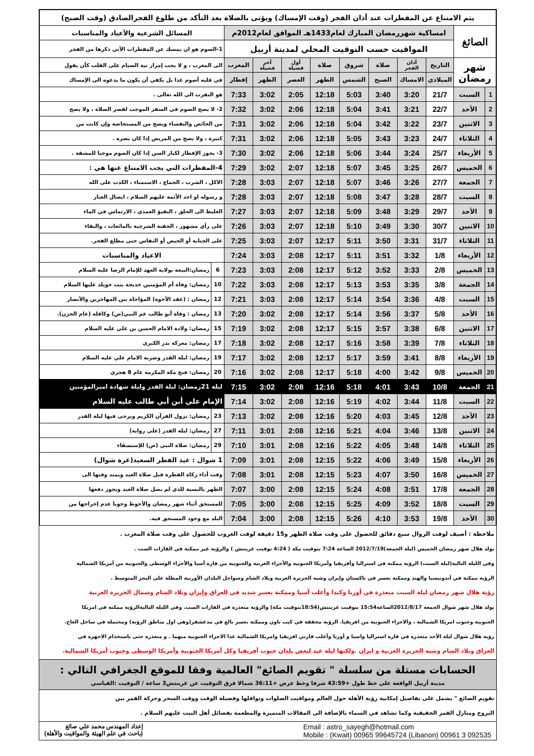| يتم الامتناع عن المفطرات عند أذان الفجر (وقت الإمساك) ويؤتى بالصلاة بعد التأكد من طلوع الفجرالصادق (وقت الصبح) | | | | | | | | | | | |
| الصائغ | | امساكية شهررمضان المبارك لعام1433هـ الموافق لعام2012م | | | | | | | | المسائل الشرعية والأعياد والمناسبات | |
| | | المواقيت حسب التوقيت المحلي لمدينة أربيل | | | | | | | | 1-الصوم هو ان يمسك عن المفطرات الآتي ذكرها من الفجر | |
| شهر رمضان | | التاريخ | أذان الفجر | صلاة | شروق | صلاة | أول فضيلة | آخر فضيلة | المغرب | الى المغرب ، و لا يجب إمرار نية الصيام على القلب كأن يقول | |
| | | الميلادي | الامساك | الصبح | الشمس | الظهر | العصر | الظهر | إفطار | في قلبه أصوم غدا بل يكفي أن يكون ما يدعوه الى الإمساك | |
| 1 | السبت | 21/7 | 3:20 | 3:40 | 5:03 | 12:18 | 2:05 | 3:02 | 7:33 | هو التقرب الى الله تعالى . | |
| 2 | الأحد | 22/7 | 3:21 | 3:41 | 5:04 | 12:18 | 2:06 | 3:02 | 7:32 | 2- لا يصح الصوم في السفر الموجب لقصر الصلاة ، ولا يصح | |
| 3 | الاثنين | 23/7 | 3:22 | 3:42 | 5:04 | 12:18 | 2:06 | 3:02 | 7:31 | من الحائض والنفساء ويصح من المستحاضة وإن كانت من | |
| 4 | الثلاثاء | 24/7 | 3:23 | 3:43 | 5:05 | 12:18 | 2:06 | 3:02 | 7:31 | كثيرة ، ولا يصح من المريض إذا كان يضره . | |
| 5 | الأربعاء | 25/7 | 3:24 | 3:44 | 5:06 | 12:18 | 2:06 | 3:02 | 7:30 | 3- يجوز الإفطار لكبار السن إذا كان الصوم موجبا للمشقة . | |
| 6 | الخميس | 26/7 | 3:25 | 3:45 | 5:07 | 12:18 | 2:07 | 3:02 | 7:29 | 4-المفطرات التي يجب الامتناع عنها هي : | |
| 7 | الجمعة | 27/7 | 3:26 | 3:46 | 5:07 | 12:18 | 2:07 | 3:03 | 7:28 | الاكل ، الشرب ، الجماع ، الاستمناء ، الكذب على الله | |
| 8 | السبت | 28/7 | 3:28 | 3:47 | 5:08 | 12:18 | 2:07 | 3:03 | 7:28 | و رسوله او احد الأئمة عليهم السلام ، ايصال الغبار | |
| 9 | الأحد | 29/7 | 3:29 | 3:48 | 5:09 | 12:18 | 2:07 | 3:03 | 7:27 | الغليظ الى الحلق ، التقيؤ العمدي ، الارتماس في الماء | |
| 10 | الاثنين | 30/7 | 3:30 | 3:49 | 5:10 | 12:18 | 2:07 | 3:03 | 7:26 | على رأي مشهور ، الحقنة الشرجية بالمائعات ، والبقاء | |
| 11 | الثلاثاء | 31/7 | 3:31 | 3:50 | 5:11 | 12:17 | 2:07 | 3:03 | 7:25 | على الجنابة أو الحيض أو النفاس حتى مطلع الفجر. | |
| 12 | الأربعاء | 1/8 | 3:32 | 3:51 | 5:11 | 12:17 | 2:08 | 3:03 | 7:24 | الاعياد والمناسبات | |
| 13 | الخميس | 2/8 | 3:33 | 3:52 | 5:12 | 12:17 | 2:08 | 3:03 | 7:23 | 6 | رمضان:البيعة بولاية العهد للإمام الرضا عليه السلام |
| 14 | الجمعة | 3/8 | 3:35 | 3:53 | 5:13 | 12:17 | 2:08 | 3:03 | 7:22 | 10 | رمضان: وفاة أم المؤمنين خديجة بنت خويلد عليها السلام |
| 15 | السبت | 4/8 | 3:36 | 3:54 | 5:14 | 12:17 | 2:08 | 3:03 | 7:21 | 12 | رمضان : (عقد الأخوة) المؤاخاة بين المهاجرين والأنصار |
| 16 | الأحد | 5/8 | 3:37 | 3:56 | 5:14 | 12:17 | 2:08 | 3:02 | 7:20 | 13 | رمضان : وفاة أبو طالب عم النبي(ص) وكافله (عام الحزن). |
| 17 | الاثنين | 6/8 | 3:38 | 3:57 | 5:15 | 12:17 | 2:08 | 3:02 | 7:19 | 15 | رمضان: ولادة الامام الحسن بن علي عليه السلام |
| 18 | الثلاثاء | 7/8 | 3:39 | 3:58 | 5:16 | 12:17 | 2:08 | 3:02 | 7:18 | 17 | رمضان: معركة بدر الكبرى |
| 19 | الأربعاء | 8/8 | 3:41 | 3:59 | 5:17 | 12:17 | 2:08 | 3:02 | 7:17 | 19 | رمضان: ليلة القدر وضربة الامام علي عليه السلام |
| 20 | الخميس | 9/8 | 3:42 | 4:00 | 5:18 | 12:17 | 2:08 | 3:02 | 7:16 | 20 | رمضان: فتح مكة المكرمة عام 8 هجري |
| 21 | الجمعة | 10/8 | 3:43 | 4:01 | 5:18 | 12:16 | 2:08 | 3:02 | 7:15 | ليلة 21رمضان: ليلة القدر وليلة شهادة اميرالمؤمنين | |
| 22 | السبت | 11/8 | 3:44 | 4:02 | 5:19 | 12:16 | 2:08 | 3:02 | 7:14 | الإمام علي أبن أبي طالب عليه السلام | |
| 23 | الأحد | 12/8 | 3:45 | 4:03 | 5:20 | 12:16 | 2:08 | 3:02 | 7:13 | 23 | رمضان: نزول القرآن الكريم ويرجى فيها ليلة القدر |
| 24 | الاثنين | 13/8 | 3:46 | 4:04 | 5:21 | 12:16 | 2:08 | 3:01 | 7:11 | 27 | رمضان: ليلة القدر (على رواية) |
| 25 | الثلاثاء | 14/8 | 3:48 | 4:05 | 5:22 | 12:16 | 2:08 | 3:01 | 7:10 | 29 | رمضان: صلاة النبي (ص) للإستسقاء |
| 26 | الأربعاء | 15/8 | 3:49 | 4:06 | 5:22 | 12:15 | 2:08 | 3:01 | 7:09 | 1 شوال : عيد الفطر السعيد(غرة شوال) | |
| 27 | الخميس | 16/8 | 3:50 | 4:07 | 5:23 | 12:15 | 2:08 | 3:01 | 7:08 | وقت أداء زكاة الفطرة قبل صلاة العيد ويمتد وقتها الى | |
| 28 | الجمعة | 17/8 | 3:51 | 4:08 | 5:24 | 12:15 | 2:08 | 3:00 | 7:07 | الظهر بالنسبة للذي لم يصل صلاة العيد ويجوز دفعها | |
| 29 | السبت | 18/8 | 3:52 | 4:09 | 5:25 | 12:15 | 2:08 | 3:00 | 7:05 | للمستحق أثناء شهر رمضان والأحوط وجوبا عدم إخراجها من | |
| 30 | الأحد | 19/8 | 3:53 | 4:10 | 5:26 | 12:15 | 2:08 | 3:00 | 7:04 | البلد مع وجود المستحق فيه. | |
ملاحظة : أضيف لوقت الزوال سبع دقائق للحصول على وقت صلاة الظهر و15 دقيقة لوقت الغروب للحصول على وقت صلاة المغرب .
يولد هلال شهر رمضان الخميس (ليلة الجمعة)2012/7/19 الساعة 7:24 بتوقيت مكة ( 4:24 توقيت غرينتش ) والرؤية غير ممكنة في القارات الست .
وفي الليلة التالية(ليلة السبت) الرؤية ممكنة في استراليا وأفريقيا وأمريكا الجنوبية والأجزاء الغربية والجنوبية من قارة آسيا والأجزاء الوسطى والجنوبية من أمريكا الشمالية
الرؤية ممكنة في أندونيسيا والهند وممكنة بعسر في باكستان وإيران وشبه الجزيرة العربية وبلاد الشام وسواحل البلدان الأوربية المطلة على البحر المتوسط .
رؤية هلال شهر رمضان ليلة السبت متعذرة في أوربا وكندا وأغلب آسيا وممكنة بعسر شديد في العراق وإيران وبلاد الشام وشمال الجزيرة العربية
يولد هلال شهر شوال الجمعة 2012/8/17الساعة15:54 بتوقيت غرينتش(18:54بتوقيت مكة) والرؤية متعذرة في القارات الست. وفي الليلة التاليةالرؤية ممكنة في امريكا
الجنوبية وجنوب امريكا الشمالية ، والاجزاء الجنوبية من افريقيا. الرؤية محققة في كيب تاون وممكنة بعسر بالغ في مدغشقر(وهي اول مناطق الرؤية) ومحتملة في ساحل العاج.
رؤية هلال شوال ليلة الأحد متعذرة في قارة استراليا واسيا و أوربا وأغلب قارتي افريقيا وامريكا الشمالية عدا الاجزاء الجنوبية منهما . و متعذرة حتى باستخدام الاجهزة في
العراق وبلاد الشام وشبه الجزيرة العربية و ايران .ولكنها ليلة عيد لبعض بلدان جنوب أفريقيا وكل أمريكا الجنوبية وأمريكا الوسطى وجنوب أمريكا الشمالية.
الحسابات مستلة من سلسلة " تقويم الصائغ" العالمية وفقا للموقع الجغرافي التالي :
مدينة أربيل الواقعة على خط طول +43:59 شرقا وخط عرض +36:11 شمالا فرق التوقيت عن غرينتش3 ساعة / التوقيت :القياسي
تقويم الصائغ " يشمل على تفاصيل إمكانية رؤية الأهلة حول العالم ومواقيت الصلوات ونوافلها وفضيلة الوقت ووقت السحر وحركة القمر بين
البروج ومنازل القمر الحقيقية وكما تشاهد في السماء بالإضافة الى المقالات المتميزة والمطعمة بفضائل أهل البيت عليهم السلام .
إعداد المهندس محمد علي صائغ
(باحث في علم الهيئة والمواقيت والأهلة)
Email : astro_sayegh@hotmail.com
Mobile : (Kwait) 00965 99645724 (Libanon) 00961 3 092535